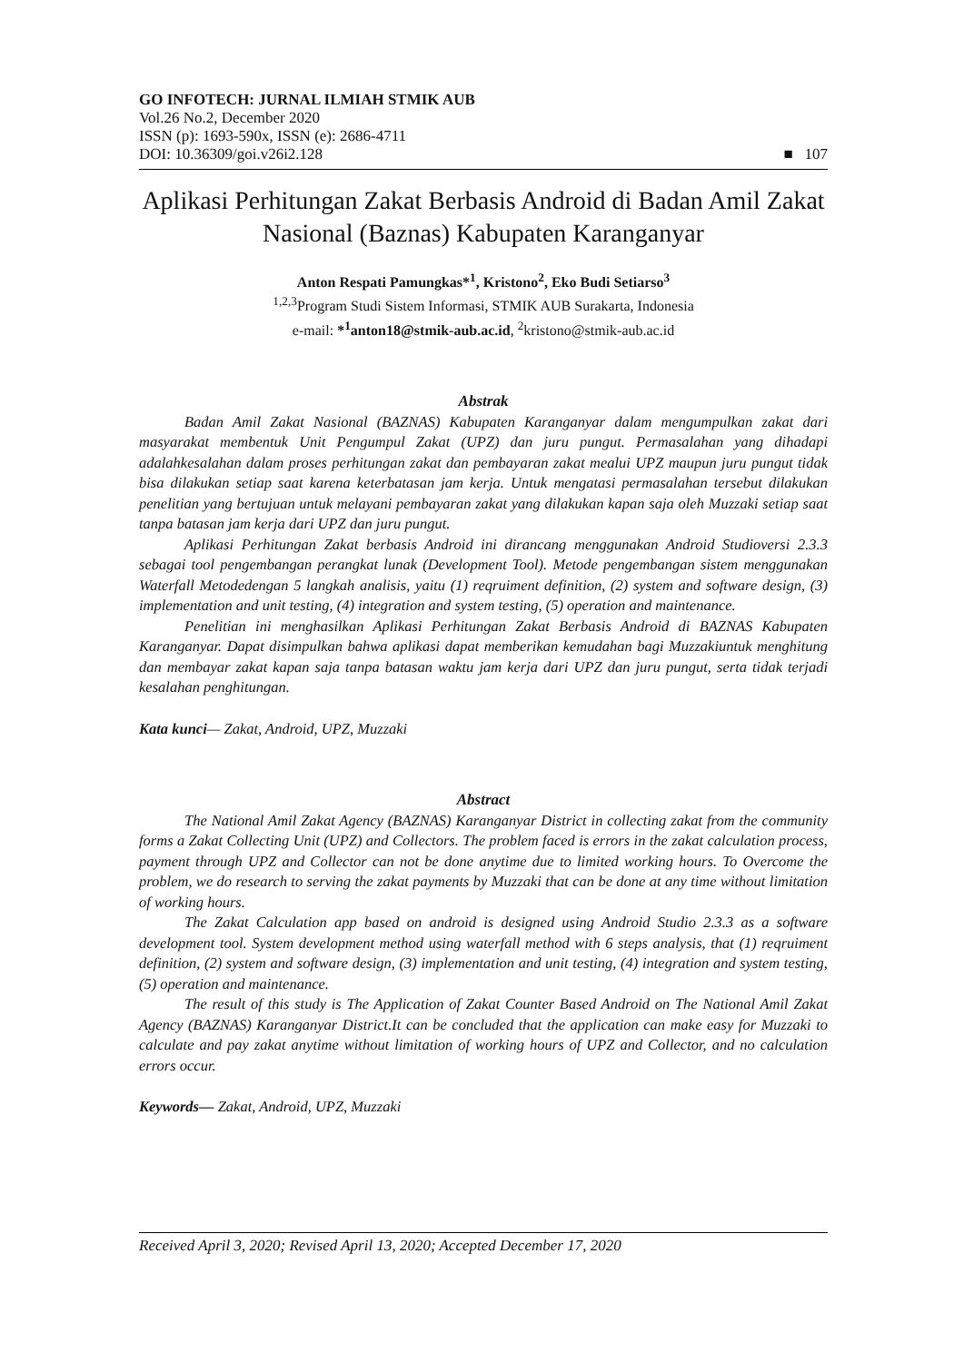GO INFOTECH: JURNAL ILMIAH STMIK AUB
Vol.26 No.2, December 2020
ISSN (p): 1693-590x, ISSN (e): 2686-4711
DOI: 10.36309/goi.v26i2.128 ■ 107
Aplikasi Perhitungan Zakat Berbasis Android di Badan Amil Zakat Nasional (Baznas) Kabupaten Karanganyar
Anton Respati Pamungkas*<sup>1</sup>, Kristono<sup>2</sup>, Eko Budi Setiarso<sup>3</sup>
<sup>1,2,3</sup>Program Studi Sistem Informasi, STMIK AUB Surakarta, Indonesia
e-mail: *<sup>1</sup>anton18@stmik-aub.ac.id, <sup>2</sup>kristono@stmik-aub.ac.id
Abstrak
Badan Amil Zakat Nasional (BAZNAS) Kabupaten Karanganyar dalam mengumpulkan zakat dari masyarakat membentuk Unit Pengumpul Zakat (UPZ) dan juru pungut. Permasalahan yang dihadapi adalahkesalahan dalam proses perhitungan zakat dan pembayaran zakat mealui UPZ maupun juru pungut tidak bisa dilakukan setiap saat karena keterbatasan jam kerja. Untuk mengatasi permasalahan tersebut dilakukan penelitian yang bertujuan untuk melayani pembayaran zakat yang dilakukan kapan saja oleh Muzzaki setiap saat tanpa batasan jam kerja dari UPZ dan juru pungut.
Aplikasi Perhitungan Zakat berbasis Android ini dirancang menggunakan Android Studioversi 2.3.3 sebagai tool pengembangan perangkat lunak (Development Tool). Metode pengembangan sistem menggunakan Waterfall Metodedengan 5 langkah analisis, yaitu (1) reqruiment definition, (2) system and software design, (3) implementation and unit testing, (4) integration and system testing, (5) operation and maintenance.
Penelitian ini menghasilkan Aplikasi Perhitungan Zakat Berbasis Android di BAZNAS Kabupaten Karanganyar. Dapat disimpulkan bahwa aplikasi dapat memberikan kemudahan bagi Muzzakiuntuk menghitung dan membayar zakat kapan saja tanpa batasan waktu jam kerja dari UPZ dan juru pungut, serta tidak terjadi kesalahan penghitungan.
Kata kunci— Zakat, Android, UPZ, Muzzaki
Abstract
The National Amil Zakat Agency (BAZNAS) Karanganyar District in collecting zakat from the community forms a Zakat Collecting Unit (UPZ) and Collectors. The problem faced is errors in the zakat calculation process, payment through UPZ and Collector can not be done anytime due to limited working hours. To Overcome the problem, we do research to serving the zakat payments by Muzzaki that can be done at any time without limitation of working hours.
The Zakat Calculation app based on android is designed using Android Studio 2.3.3 as a software development tool. System development method using waterfall method with 6 steps analysis, that (1) reqruiment definition, (2) system and software design, (3) implementation and unit testing, (4) integration and system testing, (5) operation and maintenance.
The result of this study is The Application of Zakat Counter Based Android on The National Amil Zakat Agency (BAZNAS) Karanganyar District.It can be concluded that the application can make easy for Muzzaki to calculate and pay zakat anytime without limitation of working hours of UPZ and Collector, and no calculation errors occur.
Keywords— Zakat, Android, UPZ, Muzzaki
Received April 3, 2020; Revised April 13, 2020; Accepted December 17, 2020